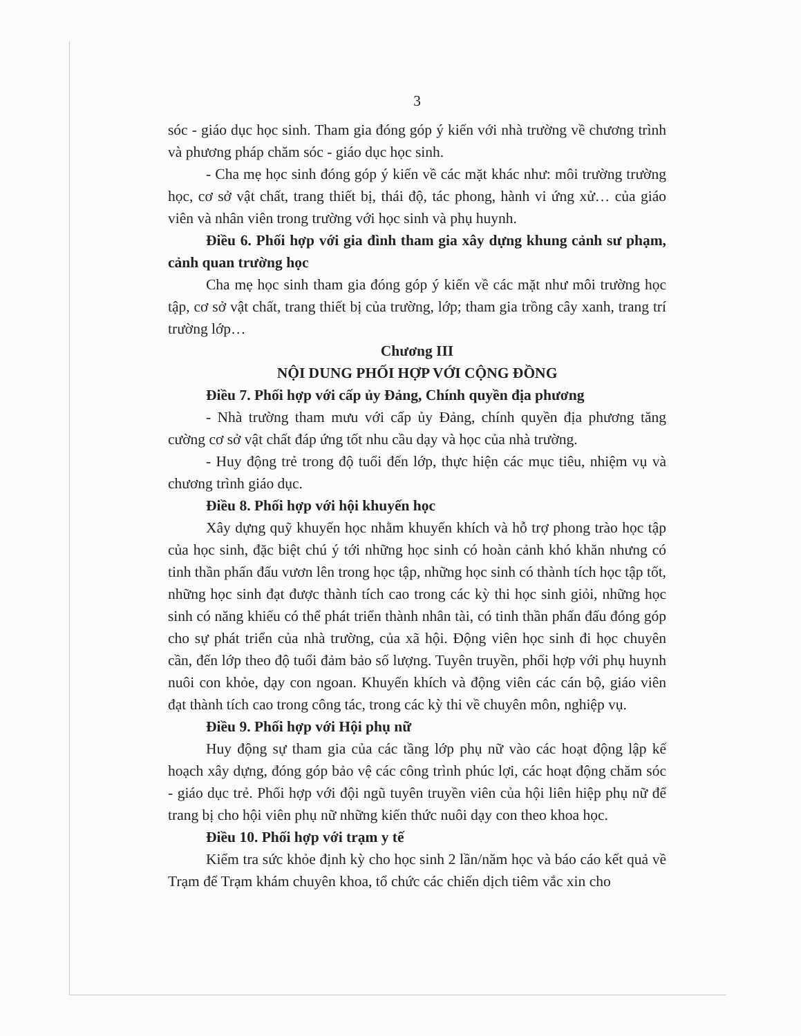3
sóc - giáo dục học sinh. Tham gia đóng góp ý kiến với nhà trường về chương trình và phương pháp chăm sóc - giáo dục học sinh.
- Cha mẹ học sinh đóng góp ý kiến về các mặt khác như: môi trường trường học, cơ sở vật chất, trang thiết bị, thái độ, tác phong, hành vi ứng xử… của giáo viên và nhân viên trong trường với học sinh và phụ huynh.
Điều 6. Phối hợp với gia đình tham gia xây dựng khung cảnh sư phạm, cảnh quan trường học
Cha mẹ học sinh tham gia đóng góp ý kiến về các mặt như môi trường học tập, cơ sở vật chất, trang thiết bị của trường, lớp; tham gia trồng cây xanh, trang trí trường lớp…
Chương III
NỘI DUNG PHỐI HỢP VỚI CỘNG ĐỒNG
Điều 7. Phối hợp với cấp ủy Đảng, Chính quyền địa phương
- Nhà trường tham mưu với cấp ủy Đảng, chính quyền địa phương tăng cường cơ sở vật chất đáp ứng tốt nhu cầu dạy và học của nhà trường.
- Huy động trẻ trong độ tuổi đến lớp, thực hiện các mục tiêu, nhiệm vụ và chương trình giáo dục.
Điều 8. Phối hợp với hội khuyến học
Xây dựng quỹ khuyến học nhằm khuyến khích và hỗ trợ phong trào học tập của học sinh, đặc biệt chú ý tới những học sinh có hoàn cảnh khó khăn nhưng có tinh thần phấn đấu vươn lên trong học tập, những học sinh có thành tích học tập tốt, những học sinh đạt được thành tích cao trong các kỳ thi học sinh giỏi, những học sinh có năng khiếu có thể phát triển thành nhân tài, có tinh thần phấn đấu đóng góp cho sự phát triển của nhà trường, của xã hội. Động viên học sinh đi học chuyên cần, đến lớp theo độ tuổi đảm bảo số lượng. Tuyên truyền, phối hợp với phụ huynh nuôi con khỏe, dạy con ngoan. Khuyến khích và động viên các cán bộ, giáo viên đạt thành tích cao trong công tác, trong các kỳ thi về chuyên môn, nghiệp vụ.
Điều 9. Phối hợp với Hội phụ nữ
Huy động sự tham gia của các tầng lớp phụ nữ vào các hoạt động lập kế hoạch xây dựng, đóng góp bảo vệ các công trình phúc lợi, các hoạt động chăm sóc - giáo dục trẻ. Phối hợp với đội ngũ tuyên truyền viên của hội liên hiệp phụ nữ để trang bị cho hội viên phụ nữ những kiến thức nuôi dạy con theo khoa học.
Điều 10. Phối hợp với trạm y tế
Kiểm tra sức khỏe định kỳ cho học sinh 2 lần/năm học và báo cáo kết quả về Trạm để Trạm khám chuyên khoa, tổ chức các chiến dịch tiêm vắc xin cho